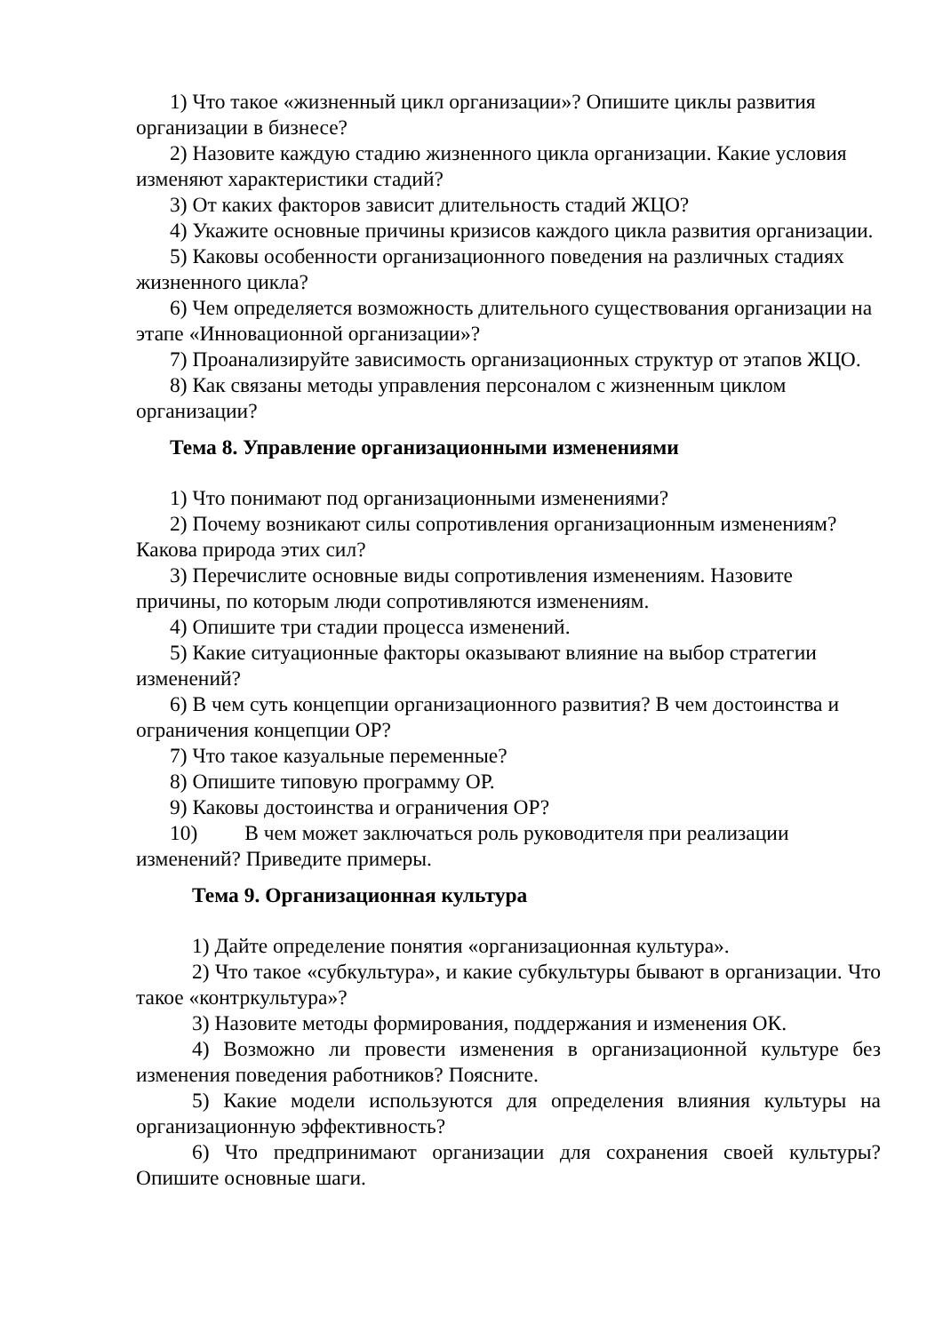1) Что такое «жизненный цикл организации»? Опишите циклы развития организации в бизнесе?
2) Назовите каждую стадию жизненного цикла организации. Какие условия изменяют характеристики стадий?
3) От каких факторов зависит длительность стадий ЖЦО?
4) Укажите основные причины кризисов каждого цикла развития организации.
5) Каковы особенности организационного поведения на различных стадиях жизненного цикла?
6) Чем определяется возможность длительного существования организации на этапе «Инновационной организации»?
7) Проанализируйте зависимость организационных структур от этапов ЖЦО.
8) Как связаны методы управления персоналом с жизненным циклом организации?
Тема 8. Управление организационными изменениями
1) Что понимают под организационными изменениями?
2) Почему возникают силы сопротивления организационным изменениям? Какова природа этих сил?
3) Перечислите основные виды сопротивления изменениям. Назовите причины, по которым люди сопротивляются изменениям.
4) Опишите три стадии процесса изменений.
5) Какие ситуационные факторы оказывают влияние на выбор стратегии изменений?
6) В чем суть концепции организационного развития? В чем достоинства и ограничения концепции ОР?
7) Что такое казуальные переменные?
8) Опишите типовую программу ОР.
9) Каковы достоинства и ограничения ОР?
10) В чем может заключаться роль руководителя при реализации изменений? Приведите примеры.
Тема 9. Организационная культура
1) Дайте определение понятия «организационная культура».
2) Что такое «субкультура», и какие субкультуры бывают в организации. Что такое «контркультура»?
3) Назовите методы формирования, поддержания и изменения ОК.
4) Возможно ли провести изменения в организационной культуре без изменения поведения работников? Поясните.
5) Какие модели используются для определения влияния культуры на организационную эффективность?
6) Что предпринимают организации для сохранения своей культуры? Опишите основные шаги.